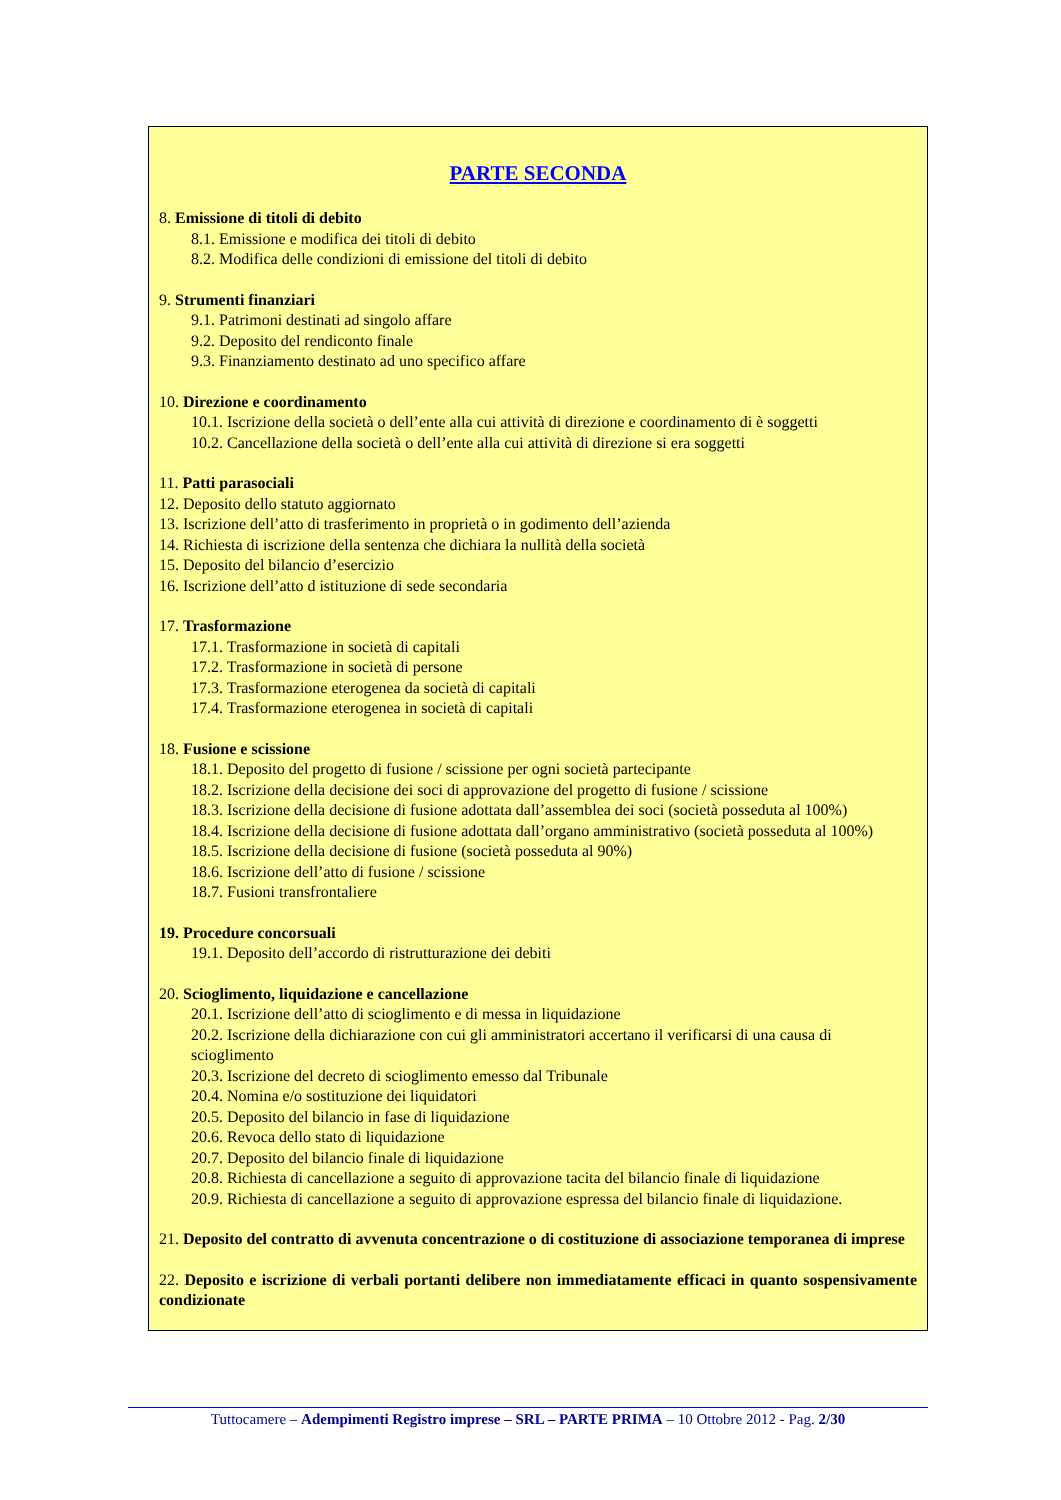PARTE SECONDA
8. Emissione di titoli di debito
8.1. Emissione e modifica dei titoli di debito
8.2. Modifica delle condizioni di emissione del titoli di debito
9. Strumenti finanziari
9.1. Patrimoni destinati ad singolo affare
9.2. Deposito del rendiconto finale
9.3. Finanziamento destinato ad uno specifico affare
10. Direzione e coordinamento
10.1. Iscrizione della società o dell’ente alla cui attività di direzione e coordinamento di è soggetti
10.2. Cancellazione della società o dell’ente alla cui attività di direzione si era soggetti
11. Patti parasociali
12. Deposito dello statuto aggiornato
13. Iscrizione dell’atto di trasferimento in proprietà o in godimento dell’azienda
14. Richiesta di iscrizione della sentenza che dichiara la nullità della società
15. Deposito del bilancio d’esercizio
16. Iscrizione dell’atto d istituzione di sede secondaria
17. Trasformazione
17.1. Trasformazione in società di capitali
17.2. Trasformazione in società di persone
17.3. Trasformazione eterogenea da società di capitali
17.4. Trasformazione eterogenea in società di capitali
18. Fusione e scissione
18.1. Deposito del progetto di fusione / scissione per ogni società partecipante
18.2. Iscrizione della decisione dei soci di approvazione del progetto di fusione / scissione
18.3. Iscrizione della decisione di fusione adottata dall’assemblea dei soci (società posseduta al 100%)
18.4. Iscrizione della decisione di fusione adottata dall’organo amministrativo (società posseduta al 100%)
18.5. Iscrizione della decisione di fusione (società posseduta al 90%)
18.6. Iscrizione dell’atto di fusione / scissione
18.7. Fusioni transfrontaliere
19. Procedure concorsuali
19.1. Deposito dell’accordo di ristrutturazione dei debiti
20. Scioglimento, liquidazione e cancellazione
20.1. Iscrizione dell’atto di scioglimento e di messa in liquidazione
20.2. Iscrizione della dichiarazione con cui gli amministratori accertano il verificarsi di una causa di scioglimento
20.3. Iscrizione del decreto di scioglimento emesso dal Tribunale
20.4. Nomina e/o sostituzione dei liquidatori
20.5. Deposito del bilancio in fase di liquidazione
20.6. Revoca dello stato di liquidazione
20.7. Deposito del bilancio finale di liquidazione
20.8. Richiesta di cancellazione a seguito di approvazione tacita del bilancio finale di liquidazione
20.9. Richiesta di cancellazione a seguito di approvazione espressa del bilancio finale di liquidazione.
21. Deposito del contratto di avvenuta concentrazione o di costituzione di associazione temporanea di imprese
22. Deposito e iscrizione di verbali portanti delibere non immediatamente efficaci in quanto sospensivamente condizionate
Tuttocamere – Adempimenti Registro imprese – SRL – PARTE PRIMA – 10 Ottobre 2012 - Pag. 2/30